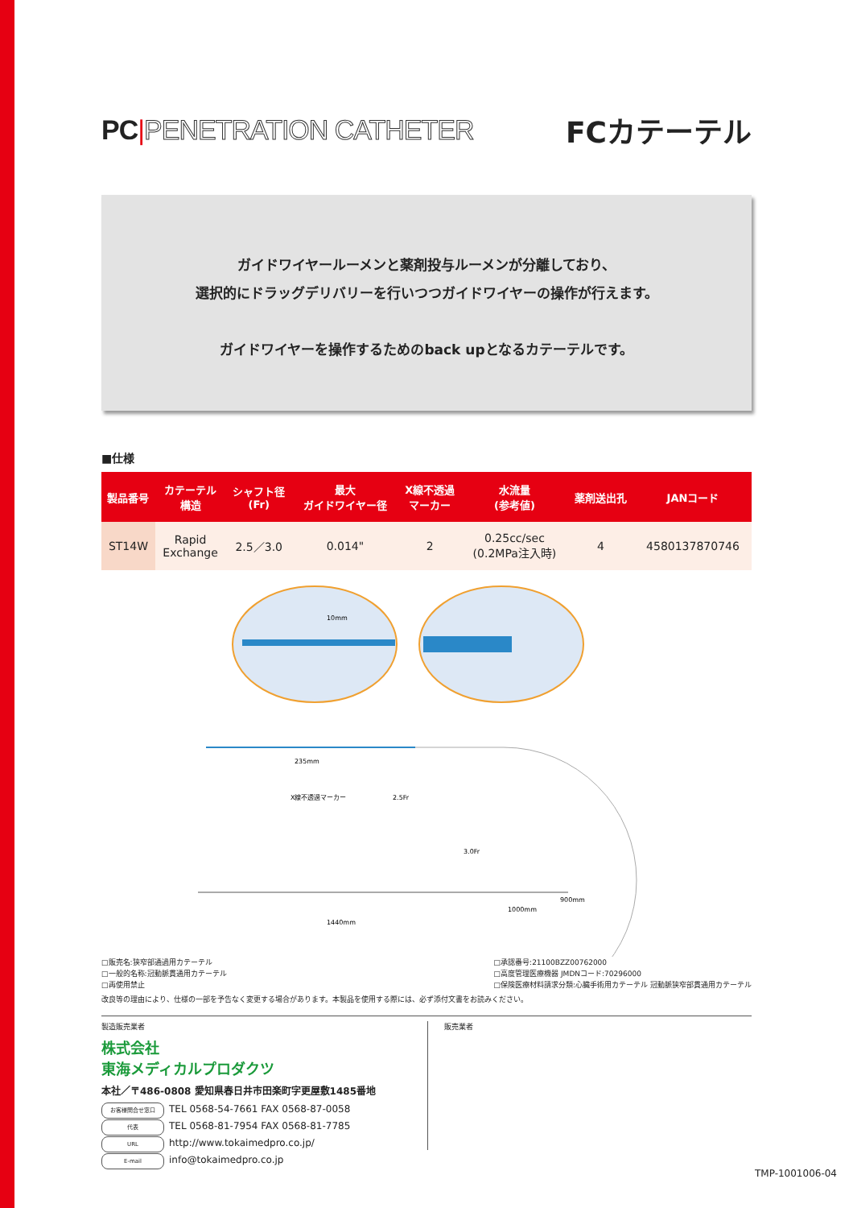PC|PENETRATION CATHETER FCカテーテル
ガイドワイヤールーメンと薬剤投与ルーメンが分離しており、
選択的にドラッグデリバリーを行いつつガイドワイヤーの操作が行えます。
ガイドワイヤーを操作するためのback upとなるカテーテルです。
■仕様
| 製品番号 | カテーテル 構造 | シャフト径 (Fr) | 最大 ガイドワイヤー径 | X線不透過 マーカー | 水流量 (参考値) | 薬剤送出孔 | JANコード |
| --- | --- | --- | --- | --- | --- | --- | --- |
| ST14W | Rapid Exchange | 2.5／3.0 | 0.014" | 2 | 0.25cc/sec (0.2MPa注入時) | 4 | 4580137870746 |
10mm
235mm
X線不透過マーカー
2.5Fr
3.0Fr
900mm
1000mm
1440mm
□販売名:狭窄部通過用カテーテル
□一般的名称:冠動脈貫通用カテーテル
□再使用禁止
□承認番号:21100BZZ00762000
□高度管理医療機器 JMDNコード:70296000
□保険医療材料請求分類:心臓手術用カテーテル 冠動脈狭窄部貫通用カテーテル
改良等の理由により、仕様の一部を予告なく変更する場合があります。本製品を使用する際には、必ず添付文書をお読みください。
製造販売業者
株式会社
東海メディカルプロダクツ
本社／〒486-0808 愛知県春日井市田楽町字更屋敷1485番地
お客様問合せ窓口 TEL 0568-54-7661 FAX 0568-87-0058
代表 TEL 0568-81-7954 FAX 0568-81-7785
URL http://www.tokaimedpro.co.jp/
E-mail info@tokaimedpro.co.jp
販売業者
TMP-1001006-04